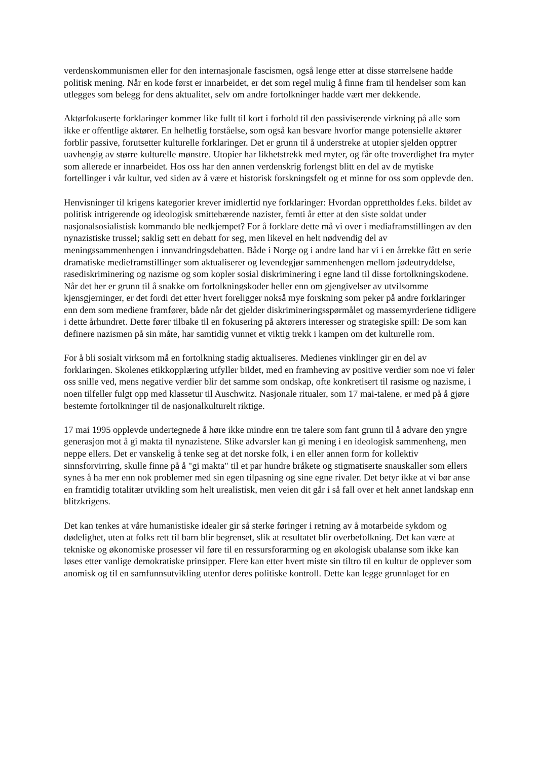verdenskommunismen eller for den internasjonale fascismen, også lenge etter at disse størrelsene hadde politisk mening. Når en kode først er innarbeidet, er det som regel mulig å finne fram til hendelser som kan utlegges som belegg for dens aktualitet, selv om andre fortolkninger hadde vært mer dekkende.
Aktørfokuserte forklaringer kommer like fullt til kort i forhold til den passiviserende virkning på alle som ikke er offentlige aktører. En helhetlig forståelse, som også kan besvare hvorfor mange potensielle aktører forblir passive, forutsetter kulturelle forklaringer. Det er grunn til å understreke at utopier sjelden opptrer uavhengig av større kulturelle mønstre. Utopier har likhetstrekk med myter, og får ofte troverdighet fra myter som allerede er innarbeidet. Hos oss har den annen verdenskrig forlengst blitt en del av de mytiske fortellinger i vår kultur, ved siden av å være et historisk forskningsfelt og et minne for oss som opplevde den.
Henvisninger til krigens kategorier krever imidlertid nye forklaringer: Hvordan opprettholdes f.eks. bildet av politisk intrigerende og ideologisk smittebærende nazister, femti år etter at den siste soldat under nasjonalsosialistisk kommando ble nedkjempet? For å forklare dette må vi over i mediaframstillingen av den nynazistiske trussel; saklig sett en debatt for seg, men likevel en helt nødvendig del av meningssammenhengen i innvandringsdebatten. Både i Norge og i andre land har vi i en årrekke fått en serie dramatiske medieframstillinger som aktualiserer og levendegjør sammenhengen mellom jødeutryddelse, rasediskriminering og nazisme og som kopler sosial diskriminering i egne land til disse fortolkningskodene. Når det her er grunn til å snakke om fortolkningskoder heller enn om gjengivelser av utvilsomme kjensgjerninger, er det fordi det etter hvert foreligger nokså mye forskning som peker på andre forklaringer enn dem som mediene framfører, både når det gjelder diskrimineringsspørmålet og massemyrderiene tidligere i dette århundret. Dette fører tilbake til en fokusering på aktørers interesser og strategiske spill: De som kan definere nazismen på sin måte, har samtidig vunnet et viktig trekk i kampen om det kulturelle rom.
For å bli sosialt virksom må en fortolkning stadig aktualiseres. Medienes vinklinger gir en del av forklaringen. Skolenes etikkopplæring utfyller bildet, med en framheving av positive verdier som noe vi føler oss snille ved, mens negative verdier blir det samme som ondskap, ofte konkretisert til rasisme og nazisme, i noen tilfeller fulgt opp med klassetur til Auschwitz. Nasjonale ritualer, som 17 mai-talene, er med på å gjøre bestemte fortolkninger til de nasjonalkulturelt riktige.
17 mai 1995 opplevde undertegnede å høre ikke mindre enn tre talere som fant grunn til å advare den yngre generasjon mot å gi makta til nynazistene. Slike advarsler kan gi mening i en ideologisk sammenheng, men neppe ellers. Det er vanskelig å tenke seg at det norske folk, i en eller annen form for kollektiv sinnsforvirring, skulle finne på å "gi makta" til et par hundre bråkete og stigmatiserte snauskaller som ellers synes å ha mer enn nok problemer med sin egen tilpasning og sine egne rivaler. Det betyr ikke at vi bør anse en framtidig totalitær utvikling som helt urealistisk, men veien dit går i så fall over et helt annet landskap enn blitzkrigens.
Det kan tenkes at våre humanistiske idealer gir så sterke føringer i retning av å motarbeide sykdom og dødelighet, uten at folks rett til barn blir begrenset, slik at resultatet blir overbefolkning. Det kan være at tekniske og økonomiske prosesser vil føre til en ressursforarming og en økologisk ubalanse som ikke kan løses etter vanlige demokratiske prinsipper. Flere kan etter hvert miste sin tiltro til en kultur de opplever som anomisk og til en samfunnsutvikling utenfor deres politiske kontroll. Dette kan legge grunnlaget for en